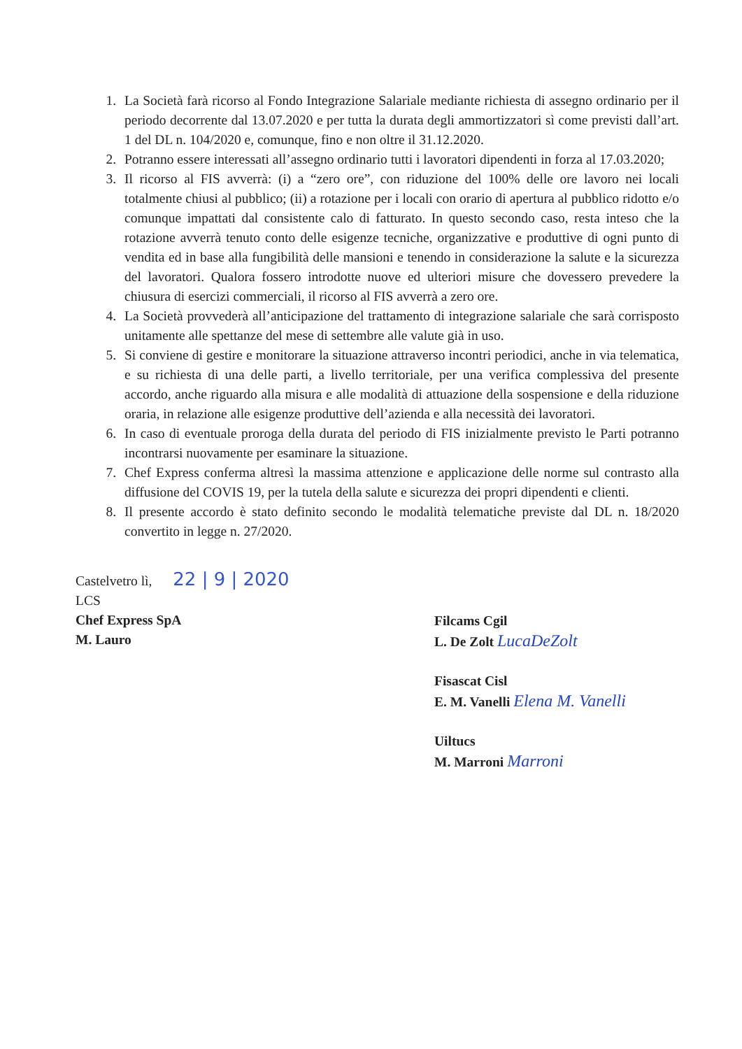1. La Società farà ricorso al Fondo Integrazione Salariale mediante richiesta di assegno ordinario per il periodo decorrente dal 13.07.2020 e per tutta la durata degli ammortizzatori sì come previsti dall’art. 1 del DL n. 104/2020 e, comunque, fino e non oltre il 31.12.2020.
2. Potranno essere interessati all’assegno ordinario tutti i lavoratori dipendenti in forza al 17.03.2020;
3. Il ricorso al FIS avverrà: (i) a “zero ore”, con riduzione del 100% delle ore lavoro nei locali totalmente chiusi al pubblico; (ii) a rotazione per i locali con orario di apertura al pubblico ridotto e/o comunque impattati dal consistente calo di fatturato. In questo secondo caso, resta inteso che la rotazione avverrà tenuto conto delle esigenze tecniche, organizzative e produttive di ogni punto di vendita ed in base alla fungibilità delle mansioni e tenendo in considerazione la salute e la sicurezza del lavoratori. Qualora fossero introdotte nuove ed ulteriori misure che dovessero prevedere la chiusura di esercizi commerciali, il ricorso al FIS avverrà a zero ore.
4. La Società provvederà all’anticipazione del trattamento di integrazione salariale che sarà corrisposto unitamente alle spettanze del mese di settembre alle valute già in uso.
5. Si conviene di gestire e monitorare la situazione attraverso incontri periodici, anche in via telematica, e su richiesta di una delle parti, a livello territoriale, per una verifica complessiva del presente accordo, anche riguardo alla misura e alle modalità di attuazione della sospensione e della riduzione oraria, in relazione alle esigenze produttive dell’azienda e alla necessità dei lavoratori.
6. In caso di eventuale proroga della durata del periodo di FIS inizialmente previsto le Parti potranno incontrarsi nuovamente per esaminare la situazione.
7. Chef Express conferma altresì la massima attenzione e applicazione delle norme sul contrasto alla diffusione del COVIS 19, per la tutela della salute e sicurezza dei propri dipendenti e clienti.
8. Il presente accordo è stato definito secondo le modalità telematiche previste dal DL n. 18/2020 convertito in legge n. 27/2020.
Castelvetro lì, 22 | 9 | 2020
LCS
Chef Express SpA
M. Lauro
Filcams Cgil
L. De Zolt LucaDeZolt
Fisascat Cisl
E. M. Vanelli Elena M. Vanelli
Uiltucs
M. Marroni Marroni